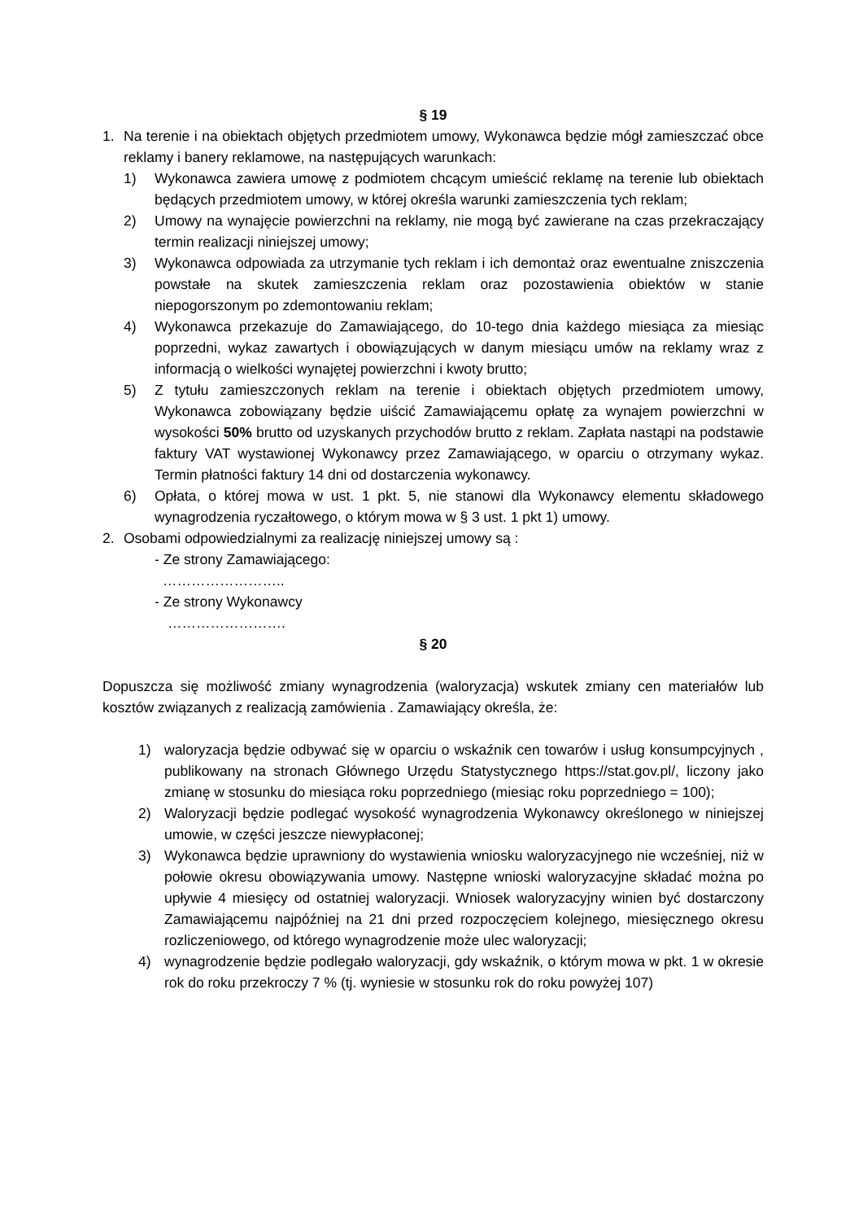§ 19
1. Na terenie i na obiektach objętych przedmiotem umowy, Wykonawca będzie mógł zamieszczać obce reklamy i banery reklamowe, na następujących warunkach:
1) Wykonawca zawiera umowę z podmiotem chcącym umieścić reklamę na terenie lub obiektach będących przedmiotem umowy, w której określa warunki zamieszczenia tych reklam;
2) Umowy na wynajęcie powierzchni na reklamy, nie mogą być zawierane na czas przekraczający termin realizacji niniejszej umowy;
3) Wykonawca odpowiada za utrzymanie tych reklam i ich demontaż oraz ewentualne zniszczenia powstałe na skutek zamieszczenia reklam oraz pozostawienia obiektów w stanie niepogorszonym po zdemontowaniu reklam;
4) Wykonawca przekazuje do Zamawiającego, do 10-tego dnia każdego miesiąca za miesiąc poprzedni, wykaz zawartych i obowiązujących w danym miesiącu umów na reklamy wraz z informacją o wielkości wynajętej powierzchni i kwoty brutto;
5) Z tytułu zamieszczonych reklam na terenie i obiektach objętych przedmiotem umowy, Wykonawca zobowiązany będzie uiścić Zamawiającemu opłatę za wynajem powierzchni w wysokości 50% brutto od uzyskanych przychodów brutto z reklam. Zapłata nastąpi na podstawie faktury VAT wystawionej Wykonawcy przez Zamawiającego, w oparciu o otrzymany wykaz. Termin płatności faktury 14 dni od dostarczenia wykonawcy.
6) Opłata, o której mowa w ust. 1 pkt. 5, nie stanowi dla Wykonawcy elementu składowego wynagrodzenia ryczałtowego, o którym mowa w § 3 ust. 1 pkt 1) umowy.
2. Osobami odpowiedzialnymi za realizację niniejszej umowy są :
- Ze strony Zamawiającego:
……………………..
- Ze strony Wykonawcy
…………………….
§ 20
Dopuszcza się możliwość zmiany wynagrodzenia (waloryzacja) wskutek zmiany cen materiałów lub kosztów związanych z realizacją zamówienia . Zamawiający określa, że:
1) waloryzacja będzie odbywać się w oparciu o wskaźnik cen towarów i usług konsumpcyjnych , publikowany na stronach Głównego Urzędu Statystycznego https://stat.gov.pl/, liczony jako zmianę w stosunku do miesiąca roku poprzedniego (miesiąc roku poprzedniego = 100);
2) Waloryzacji będzie podlegać wysokość wynagrodzenia Wykonawcy określonego w niniejszej umowie, w części jeszcze niewypłaconej;
3) Wykonawca będzie uprawniony do wystawienia wniosku waloryzacyjnego nie wcześniej, niż w połowie okresu obowiązywania umowy. Następne wnioski waloryzacyjne składać można po upływie 4 miesięcy od ostatniej waloryzacji. Wniosek waloryzacyjny winien być dostarczony Zamawiającemu najpóźniej na 21 dni przed rozpoczęciem kolejnego, miesięcznego okresu rozliczeniowego, od którego wynagrodzenie może ulec waloryzacji;
4) wynagrodzenie będzie podlegało waloryzacji, gdy wskaźnik, o którym mowa w pkt. 1 w okresie rok do roku przekroczy 7 % (tj. wyniesie w stosunku rok do roku powyżej 107)